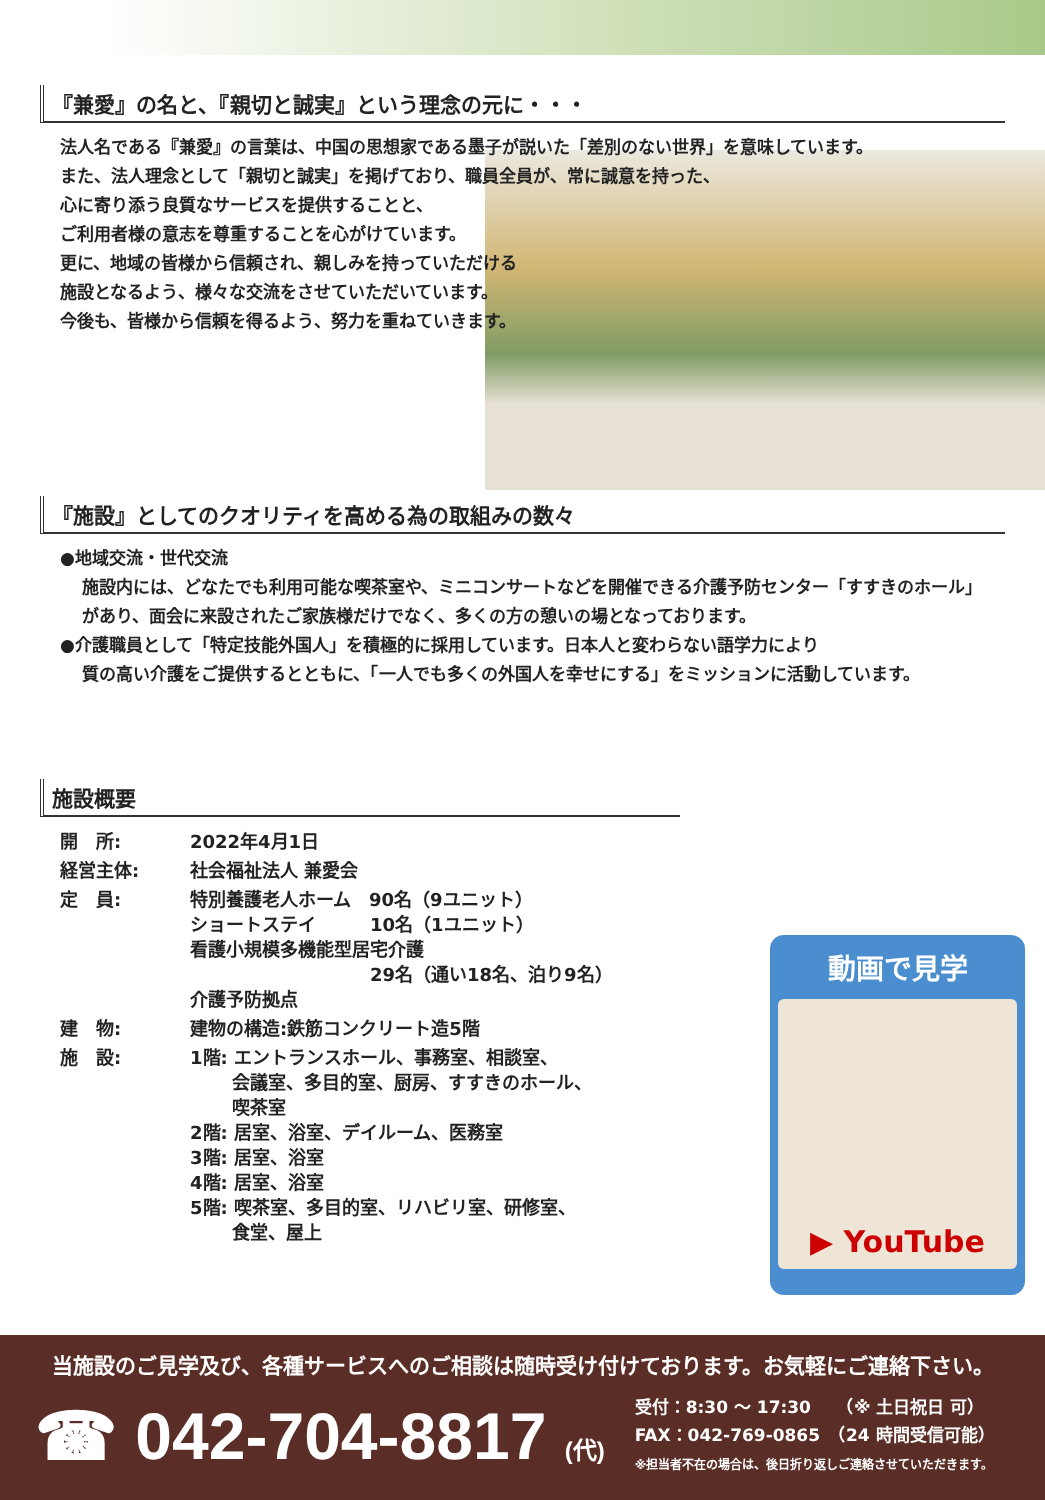『兼愛』の名と、『親切と誠実』という理念の元に・・・
法人名である『兼愛』の言葉は、中国の思想家である墨子が説いた「差別のない世界」を意味しています。
また、法人理念として「親切と誠実」を掲げており、職員全員が、常に誠意を持った、
心に寄り添う良質なサービスを提供することと、
ご利用者様の意志を尊重することを心がけています。
更に、地域の皆様から信頼され、親しみを持っていただける
施設となるよう、様々な交流をさせていただいています。
今後も、皆様から信頼を得るよう、努力を重ねていきます。
『施設』としてのクオリティを高める為の取組みの数々
●地域交流・世代交流
施設内には、どなたでも利用可能な喫茶室や、ミニコンサートなどを開催できる介護予防センター「すすきのホール」があり、面会に来設されたご家族様だけでなく、多くの方の憩いの場となっております。
●介護職員として「特定技能外国人」を積極的に採用しています。日本人と変わらない語学力により
質の高い介護をご提供するとともに、「一人でも多くの外国人を幸せにする」をミッションに活動しています。
施設概要
| 開 所: | 2022年4月1日 |
| 経営主体: | 社会福祉法人 兼愛会 |
| 定 員: | 特別養護老人ホーム 90名（9ユニット） ショートステイ 10名（1ユニット） 看護小規模多機能型居宅介護 29名（通い18名、泊り9名） 介護予防拠点 |
| 建 物: | 建物の構造:鉄筋コンクリート造5階 |
| 施 設: | 1階: エントランスホール、事務室、相談室、 会議室、多目的室、厨房、すすきのホール、 喫茶室 2階: 居室、浴室、デイルーム、医務室 3階: 居室、浴室 4階: 居室、浴室 5階: 喫茶室、多目的室、リハビリ室、研修室、 食堂、屋上 |
動画で見学
▶ YouTube
当施設のご見学及び、各種サービスへのご相談は随時受け付けております。お気軽にご連絡下さい。
☎ 042-704-8817 (代)
受付：8:30 ～ 17:30　　（※ 土日祝日 可）
FAX：042-769-0865　（24 時間受信可能）
※担当者不在の場合は、後日折り返しご連絡させていただきます。